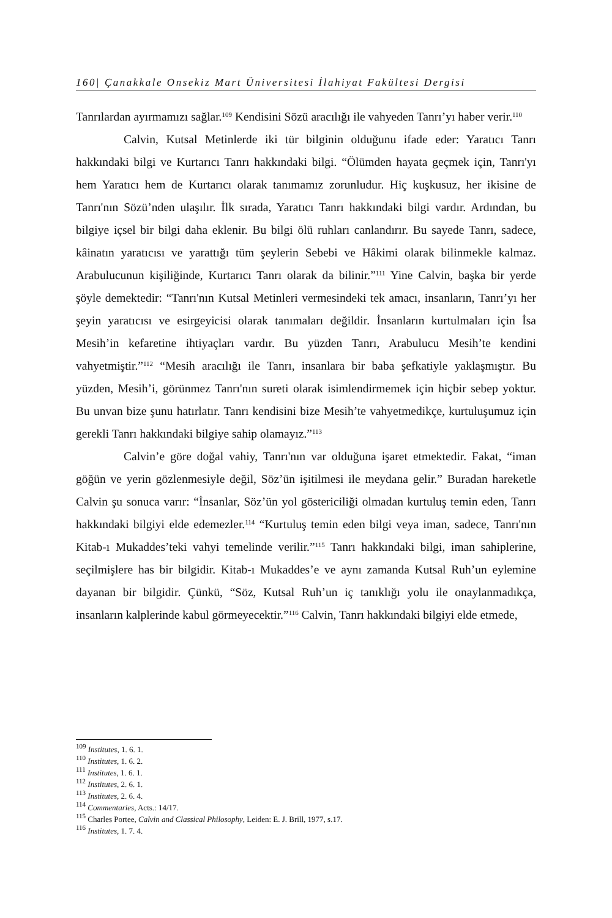160| Çanakkale Onsekiz Mart Üniversitesi İlahiyat Fakültesi Dergisi
Tanrılardan ayırmamızı sağlar.<sup>109</sup> Kendisini Sözü aracılığı ile vahyeden Tanrı’yı haber verir.<sup>110</sup>
Calvin, Kutsal Metinlerde iki tür bilginin olduğunu ifade eder: Yaratıcı Tanrı hakkındaki bilgi ve Kurtarıcı Tanrı hakkındaki bilgi. “Ölümden hayata geçmek için, Tanrı'yı hem Yaratıcı hem de Kurtarıcı olarak tanımamız zorunludur. Hiç kuşkusuz, her ikisine de Tanrı'nın Sözü’nden ulaşılır. İlk sırada, Yaratıcı Tanrı hakkındaki bilgi vardır. Ardından, bu bilgiye içsel bir bilgi daha eklenir. Bu bilgi ölü ruhları canlandırır. Bu sayede Tanrı, sadece, kâinatın yaratıcısı ve yarattığı tüm şeylerin Sebebi ve Hâkimi olarak bilinmekle kalmaz. Arabulucunun kişiliğinde, Kurtarıcı Tanrı olarak da bilinir.”<sup>111</sup> Yine Calvin, başka bir yerde şöyle demektedir: “Tanrı'nın Kutsal Metinleri vermesindeki tek amacı, insanların, Tanrı’yı her şeyin yaratıcısı ve esirgeyicisi olarak tanımaları değildir. İnsanların kurtulmaları için İsa Mesih’in kefaretine ihtiyaçları vardır. Bu yüzden Tanrı, Arabulucu Mesih’te kendini vahyetmiştir.”<sup>112</sup> “Mesih aracılığı ile Tanrı, insanlara bir baba şefkatiyle yaklaşmıştır. Bu yüzden, Mesih’i, görünmez Tanrı'nın sureti olarak isimlendirmemek için hiçbir sebep yoktur. Bu unvan bize şunu hatırlatır. Tanrı kendisini bize Mesih’te vahyetmedikçe, kurtuluşumuz için gerekli Tanrı hakkındaki bilgiye sahip olamayız.”<sup>113</sup>
Calvin’e göre doğal vahiy, Tanrı'nın var olduğuna işaret etmektedir. Fakat, “iman göğün ve yerin gözlenmesiyle değil, Söz’ün işitilmesi ile meydana gelir.” Buradan hareketle Calvin şu sonuca varır: “İnsanlar, Söz’ün yol göstericiliği olmadan kurtuluş temin eden, Tanrı hakkındaki bilgiyi elde edemezler.<sup>114</sup> “Kurtuluş temin eden bilgi veya iman, sadece, Tanrı'nın Kitab-ı Mukaddes’teki vahyi temelinde verilir.”<sup>115</sup> Tanrı hakkındaki bilgi, iman sahiplerine, seçilmişlere has bir bilgidir. Kitab-ı Mukaddes’e ve aynı zamanda Kutsal Ruh’un eylemine dayanan bir bilgidir. Çünkü, “Söz, Kutsal Ruh’un iç tanıklığı yolu ile onaylanmadıkça, insanların kalplerinde kabul görmeyecektir.”<sup>116</sup> Calvin, Tanrı hakkındaki bilgiyi elde etmede,
<sup>109</sup> Institutes, 1. 6. 1.
<sup>110</sup> Institutes, 1. 6. 2.
<sup>111</sup> Institutes, 1. 6. 1.
<sup>112</sup> Institutes, 2. 6. 1.
<sup>113</sup> Institutes, 2. 6. 4.
<sup>114</sup> Commentaries, Acts.: 14/17.
<sup>115</sup> Charles Portee, Calvin and Classical Philosophy, Leiden: E. J. Brill, 1977, s.17.
<sup>116</sup> Institutes, 1. 7. 4.